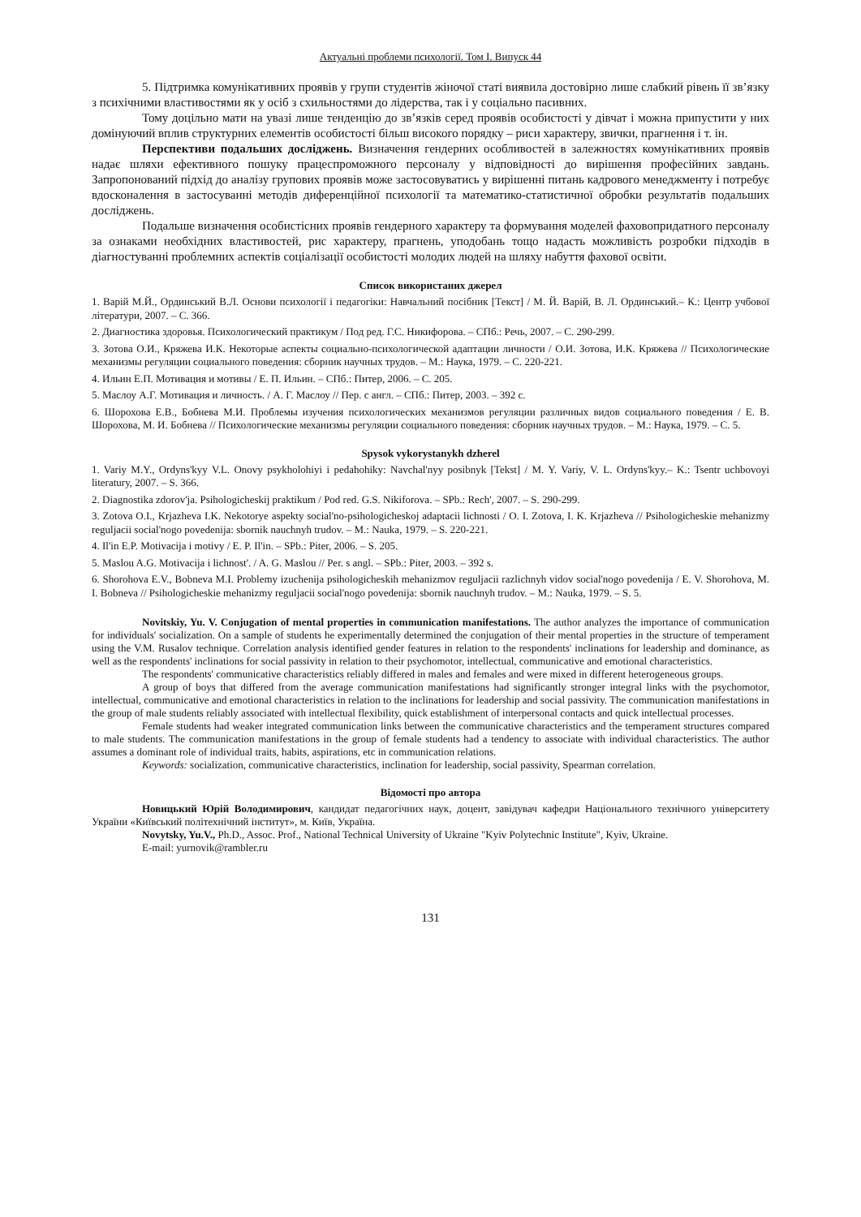Актуальні проблеми психології. Том І. Випуск 44
5. Підтримка комунікативних проявів у групи студентів жіночої статі виявила достовірно лише слабкий рівень її зв’язку з психічними властивостями як у осіб з схильностями до лідерства, так і у соціально пасивних.
Тому доцільно мати на увазі лише тенденцію до зв’язків серед проявів особистості у дівчат і можна припустити у них домінуючий вплив структурних елементів особистості більш високого порядку – риси характеру, звички, прагнення і т. ін.
Перспективи подальших досліджень. Визначення гендерних особливостей в залежностях комунікативних проявів надає шляхи ефективного пошуку працеспроможного персоналу у відповідності до вирішення професійних завдань. Запропонований підхід до аналізу групових проявів може застосовуватись у вирішенні питань кадрового менеджменту і потребує вдосконалення в застосуванні методів диференційної психології та математико-статистичної обробки результатів подальших досліджень.
Подальше визначення особистісних проявів гендерного характеру та формування моделей фаховопридатного персоналу за ознаками необхідних властивостей, рис характеру, прагнень, уподобань тощо надасть можливість розробки підходів в діагностуванні проблемних аспектів соціалізації особистості молодих людей на шляху набуття фахової освіти.
Список використаних джерел
1. Варій М.Й., Ординський В.Л. Основи психології і педагогіки: Навчальний посібник [Текст] / М. Й. Варій, В. Л. Ординський.– К.: Центр учбової літератури, 2007. – С. 366.
2. Диагностика здоровья. Психологический практикум / Под ред. Г.С. Никифорова. – СПб.: Речь, 2007. – С. 290-299.
3. Зотова О.И., Кряжева И.К. Некоторые аспекты социально-психологической адаптации личности / О.И. Зотова, И.К. Кряжева // Психологические механизмы регуляции социального поведения: сборник научных трудов. – М.: Наука, 1979. – С. 220-221.
4. Ильин Е.П. Мотивация и мотивы / Е. П. Ильин. – СПб.: Питер, 2006. – С. 205.
5. Маслоу А.Г. Мотивация и личность. / А. Г. Маслоу // Пер. с англ. – СПб.: Питер, 2003. – 392 с.
6. Шорохова Е.В., Бобнева М.И. Проблемы изучения психологических механизмов регуляции различных видов социального поведения / Е. В. Шорохова, М. И. Бобнева // Психологические механизмы регуляции социального поведения: сборник научных трудов. – М.: Наука, 1979. – С. 5.
Spysok vykorystanykh dzherel
1. Variy M.Y., Ordyns'kyy V.L. Onovy psykholohiyi i pedahohiky: Navchal'nyy posibnyk [Tekst] / M. Y. Variy, V. L. Ordyns'kyy.– K.: Tsentr uchbovoyi literatury, 2007. – S. 366.
2. Diagnostika zdorov'ja. Psihologicheskij praktikum / Pod red. G.S. Nikiforova. – SPb.: Rech', 2007. – S. 290-299.
3. Zotova O.I., Krjazheva I.K. Nekotorye aspekty social'no-psihologicheskoj adaptacii lichnosti / O. I. Zotova, I. K. Krjazheva // Psihologicheskie mehanizmy reguljacii social'nogo povedenija: sbornik nauchnyh trudov. – M.: Nauka, 1979. – S. 220-221.
4. Il'in E.P. Motivacija i motivy / E. P. Il'in. – SPb.: Piter, 2006. – S. 205.
5. Maslou A.G. Motivacija i lichnost'. / A. G. Maslou // Per. s angl. – SPb.: Piter, 2003. – 392 s.
6. Shorohova E.V., Bobneva M.I. Problemy izuchenija psihologicheskih mehanizmov reguljacii razlichnyh vidov social'nogo povedenija / E. V. Shorohova, M. I. Bobneva // Psihologicheskie mehanizmy reguljacii social'nogo povedenija: sbornik nauchnyh trudov. – M.: Nauka, 1979. – S. 5.
Novitskiy, Yu. V. Conjugation of mental properties in communication manifestations. The author analyzes the importance of communication for individuals' socialization. On a sample of students he experimentally determined the conjugation of their mental properties in the structure of temperament using the V.M. Rusalov technique. Correlation analysis identified gender features in relation to the respondents' inclinations for leadership and dominance, as well as the respondents' inclinations for social passivity in relation to their psychomotor, intellectual, communicative and emotional characteristics.
The respondents' communicative characteristics reliably differed in males and females and were mixed in different heterogeneous groups.
A group of boys that differed from the average communication manifestations had significantly stronger integral links with the psychomotor, intellectual, communicative and emotional characteristics in relation to the inclinations for leadership and social passivity. The communication manifestations in the group of male students reliably associated with intellectual flexibility, quick establishment of interpersonal contacts and quick intellectual processes.
Female students had weaker integrated communication links between the communicative characteristics and the temperament structures compared to male students. The communication manifestations in the group of female students had a tendency to associate with individual characteristics. The author assumes a dominant role of individual traits, habits, aspirations, etc in communication relations.
Keywords: socialization, communicative characteristics, inclination for leadership, social passivity, Spearman correlation.
Відомості про автора
Новицький Юрій Володимирович, кандидат педагогічних наук, доцент, завідувач кафедри Національного технічного університету України «Київський політехнічний інститут», м. Київ, Україна.
Novytsky, Yu.V., Ph.D., Assoc. Prof., National Technical University of Ukraine "Kyiv Polytechnic Institute", Kyiv, Ukraine.
E-mail: yurnovik@rambler.ru
131